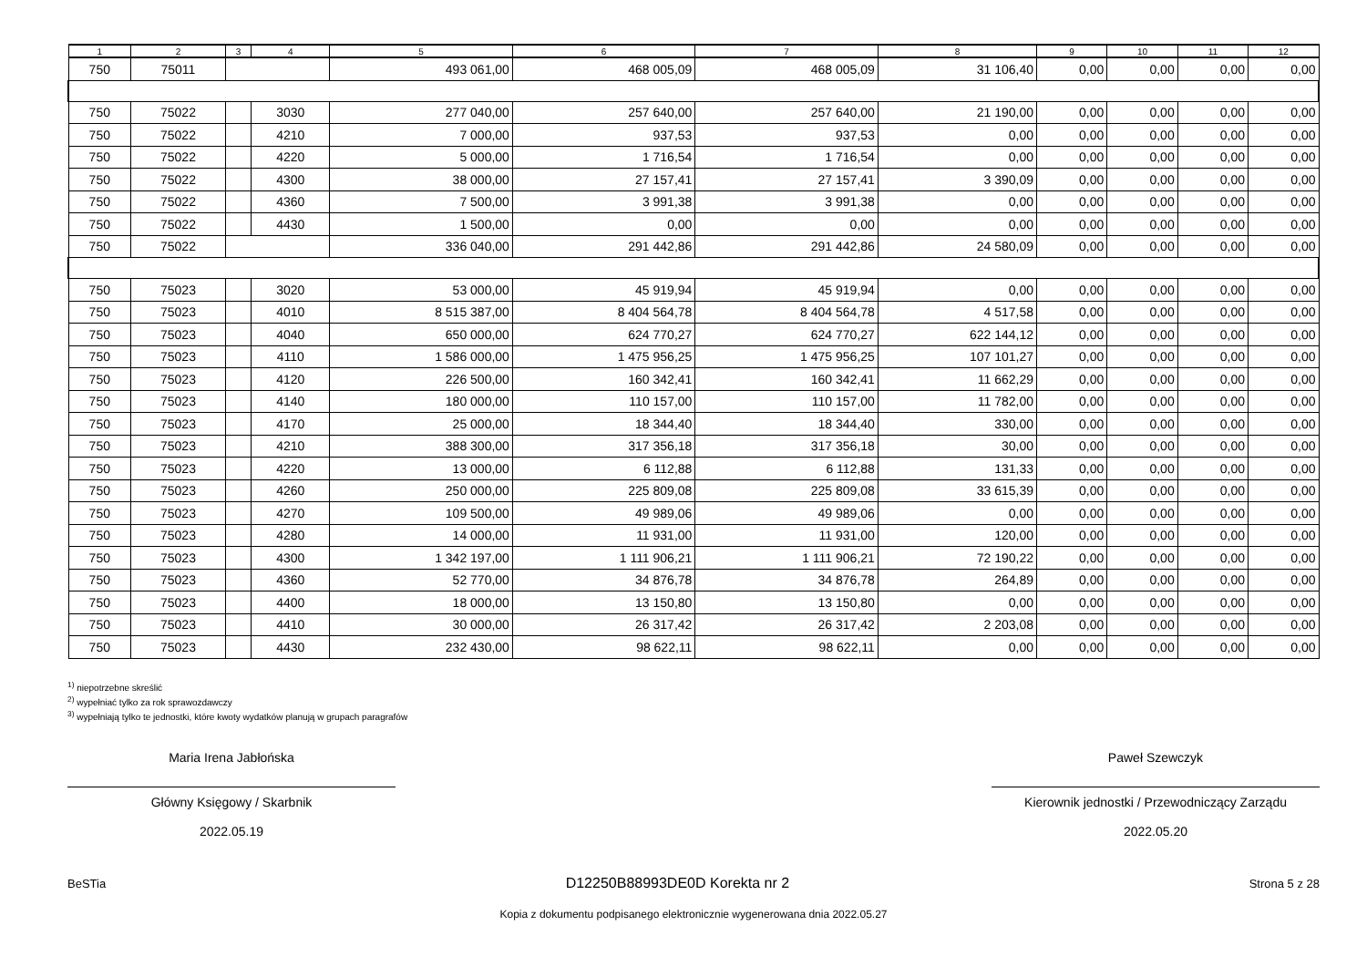| 1 | 2 | 3 | 4 | 5 | 6 | 7 | 8 | 9 | 10 | 11 | 12 |
| --- | --- | --- | --- | --- | --- | --- | --- | --- | --- | --- | --- |
| 750 | 75011 | | | 493 061,00 | 468 005,09 | 468 005,09 | 31 106,40 | 0,00 | 0,00 | 0,00 | 0,00 |
| 750 | 75022 | | 3030 | 277 040,00 | 257 640,00 | 257 640,00 | 21 190,00 | 0,00 | 0,00 | 0,00 | 0,00 |
| 750 | 75022 | | 4210 | 7 000,00 | 937,53 | 937,53 | 0,00 | 0,00 | 0,00 | 0,00 | 0,00 |
| 750 | 75022 | | 4220 | 5 000,00 | 1 716,54 | 1 716,54 | 0,00 | 0,00 | 0,00 | 0,00 | 0,00 |
| 750 | 75022 | | 4300 | 38 000,00 | 27 157,41 | 27 157,41 | 3 390,09 | 0,00 | 0,00 | 0,00 | 0,00 |
| 750 | 75022 | | 4360 | 7 500,00 | 3 991,38 | 3 991,38 | 0,00 | 0,00 | 0,00 | 0,00 | 0,00 |
| 750 | 75022 | | 4430 | 1 500,00 | 0,00 | 0,00 | 0,00 | 0,00 | 0,00 | 0,00 | 0,00 |
| 750 | 75022 | | | 336 040,00 | 291 442,86 | 291 442,86 | 24 580,09 | 0,00 | 0,00 | 0,00 | 0,00 |
| 750 | 75023 | | 3020 | 53 000,00 | 45 919,94 | 45 919,94 | 0,00 | 0,00 | 0,00 | 0,00 | 0,00 |
| 750 | 75023 | | 4010 | 8 515 387,00 | 8 404 564,78 | 8 404 564,78 | 4 517,58 | 0,00 | 0,00 | 0,00 | 0,00 |
| 750 | 75023 | | 4040 | 650 000,00 | 624 770,27 | 624 770,27 | 622 144,12 | 0,00 | 0,00 | 0,00 | 0,00 |
| 750 | 75023 | | 4110 | 1 586 000,00 | 1 475 956,25 | 1 475 956,25 | 107 101,27 | 0,00 | 0,00 | 0,00 | 0,00 |
| 750 | 75023 | | 4120 | 226 500,00 | 160 342,41 | 160 342,41 | 11 662,29 | 0,00 | 0,00 | 0,00 | 0,00 |
| 750 | 75023 | | 4140 | 180 000,00 | 110 157,00 | 110 157,00 | 11 782,00 | 0,00 | 0,00 | 0,00 | 0,00 |
| 750 | 75023 | | 4170 | 25 000,00 | 18 344,40 | 18 344,40 | 330,00 | 0,00 | 0,00 | 0,00 | 0,00 |
| 750 | 75023 | | 4210 | 388 300,00 | 317 356,18 | 317 356,18 | 30,00 | 0,00 | 0,00 | 0,00 | 0,00 |
| 750 | 75023 | | 4220 | 13 000,00 | 6 112,88 | 6 112,88 | 131,33 | 0,00 | 0,00 | 0,00 | 0,00 |
| 750 | 75023 | | 4260 | 250 000,00 | 225 809,08 | 225 809,08 | 33 615,39 | 0,00 | 0,00 | 0,00 | 0,00 |
| 750 | 75023 | | 4270 | 109 500,00 | 49 989,06 | 49 989,06 | 0,00 | 0,00 | 0,00 | 0,00 | 0,00 |
| 750 | 75023 | | 4280 | 14 000,00 | 11 931,00 | 11 931,00 | 120,00 | 0,00 | 0,00 | 0,00 | 0,00 |
| 750 | 75023 | | 4300 | 1 342 197,00 | 1 111 906,21 | 1 111 906,21 | 72 190,22 | 0,00 | 0,00 | 0,00 | 0,00 |
| 750 | 75023 | | 4360 | 52 770,00 | 34 876,78 | 34 876,78 | 264,89 | 0,00 | 0,00 | 0,00 | 0,00 |
| 750 | 75023 | | 4400 | 18 000,00 | 13 150,80 | 13 150,80 | 0,00 | 0,00 | 0,00 | 0,00 | 0,00 |
| 750 | 75023 | | 4410 | 30 000,00 | 26 317,42 | 26 317,42 | 2 203,08 | 0,00 | 0,00 | 0,00 | 0,00 |
| 750 | 75023 | | 4430 | 232 430,00 | 98 622,11 | 98 622,11 | 0,00 | 0,00 | 0,00 | 0,00 | 0,00 |
<sup>1)</sup> niepotrzebne skreślić
<sup>2)</sup> wypełniać tylko za rok sprawozdawczy
<sup>3)</sup> wypełniają tylko te jednostki, które kwoty wydatków planują w grupach paragrafów
Maria Irena Jabłońska
Główny Księgowy / Skarbnik
2022.05.19
Paweł Szewczyk
Kierownik jednostki / Przewodniczący Zarządu
2022.05.20
BeSTia D12250B88993DE0D Korekta nr 2 Strona 5 z 28
Kopia z dokumentu podpisanego elektronicznie wygenerowana dnia 2022.05.27